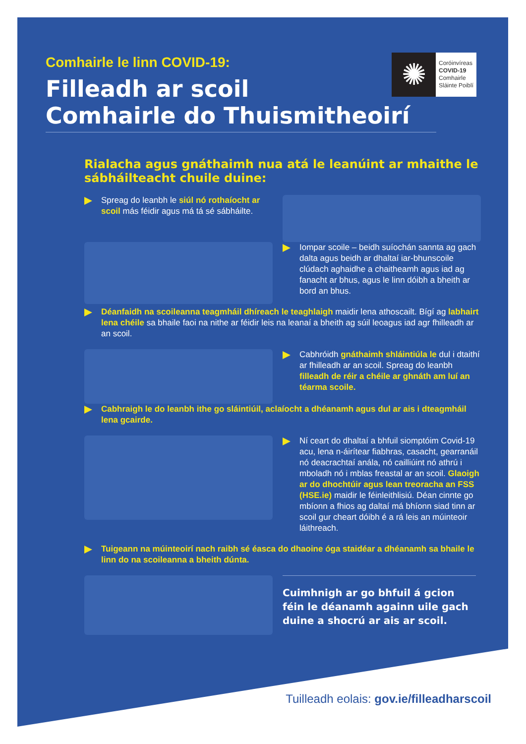✺
Coróinvíreas
COVID-19
Comhairle
Sláinte Poiblí
Comhairle le linn COVID-19:
Filleadh ar scoil
Comhairle do Thuismitheoirí
Rialacha agus gnáthaimh nua atá le leanúint ar mhaithe le sábháilteacht chuile duine:
Spreag do leanbh le siúl nó rothaíocht ar scoil más féidir agus má tá sé sábháilte.
Iompar scoile – beidh suíochán sannta ag gach dalta agus beidh ar dhaltaí iar-bhunscoile clúdach aghaidhe a chaitheamh agus iad ag fanacht ar bhus, agus le linn dóibh a bheith ar bord an bhus.
Déanfaidh na scoileanna teagmháil dhíreach le teaghlaigh maidir lena athoscailt. Bígí ag labhairt lena chéile sa bhaile faoi na nithe ar féidir leis na leanaí a bheith ag súil leoagus iad agr fhilleadh ar an scoil.
Cabhróidh gnáthaimh shláintiúla le dul i dtaithí ar fhilleadh ar an scoil. Spreag do leanbh filleadh de réir a chéile ar ghnáth am luí an téarma scoile.
Cabhraigh le do leanbh ithe go sláintiúil, aclaíocht a dhéanamh agus dul ar ais i dteagmháil lena gcairde.
Ní ceart do dhaltaí a bhfuil siomptóim Covid-19 acu, lena n-áirítear fiabhras, casacht, gearranáil nó deacrachtaí anála, nó cailliúint nó athrú i mboladh nó i mblas freastal ar an scoil. Glaoigh ar do dhochtúir agus lean treoracha an FSS (HSE.ie) maidir le féinleithlisiú. Déan cinnte go mbíonn a fhios ag daltaí má bhíonn siad tinn ar scoil gur cheart dóibh é a rá leis an múinteoir láithreach.
Tuigeann na múinteoirí nach raibh sé éasca do dhaoine óga staidéar a dhéanamh sa bhaile le linn do na scoileanna a bheith dúnta.
Cuimhnigh ar go bhfuil á gcion féin le déanamh againn uile gach duine a shocrú ar ais ar scoil.
Tuilleadh eolais: gov.ie/filleadharscoil